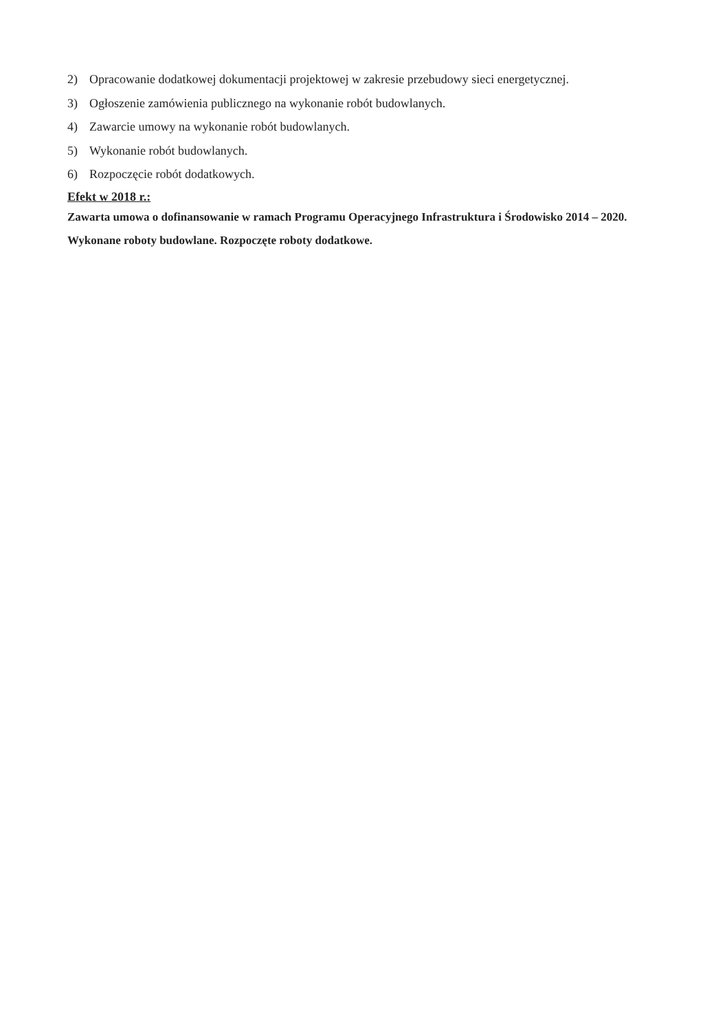2) Opracowanie dodatkowej dokumentacji projektowej w zakresie przebudowy sieci energetycznej.
3) Ogłoszenie zamówienia publicznego na wykonanie robót budowlanych.
4) Zawarcie umowy na wykonanie robót budowlanych.
5) Wykonanie robót budowlanych.
6) Rozpoczęcie robót dodatkowych.
Efekt w 2018 r.:
Zawarta umowa o dofinansowanie w ramach Programu Operacyjnego Infrastruktura i Środowisko 2014 – 2020. Wykonane roboty budowlane. Rozpoczęte roboty dodatkowe.